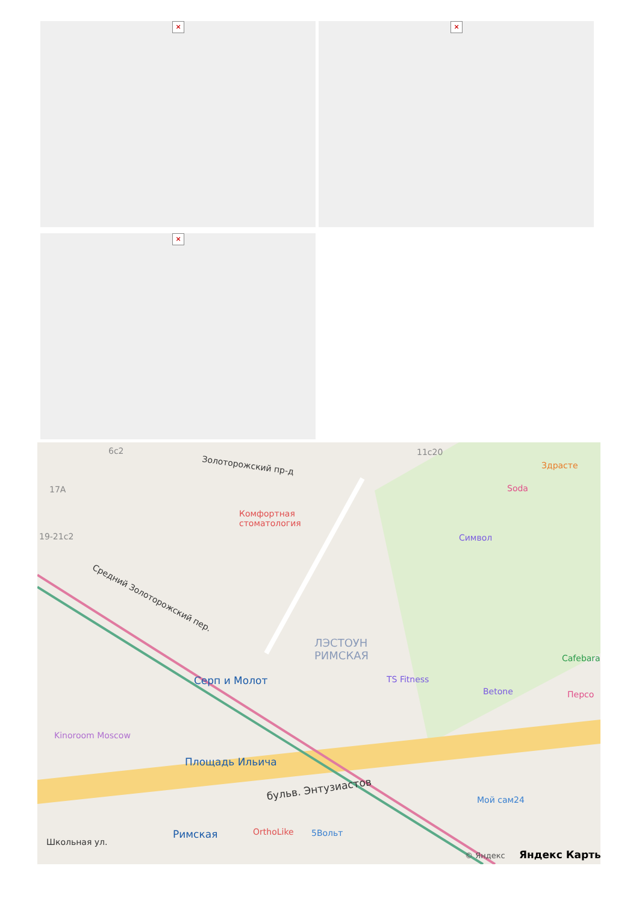× ×
×
6с2
Золоторожский пр-д
11с20
Здрасте
Soda 17А
Комфортная
стоматология
19-21с2 Символ
Средний Золоторожский пер.
ЛЭСТОУН
РИМСКАЯ Cafebara
Серп и Молот TS Fitness
Betone Персо
Kinoroom Moscow
Площадь Ильича
бульв. Энтузиастов
Мой сам24
Римская OrthoLike 5Вольт
Школьная ул.
© Яндекс Яндекс Карты